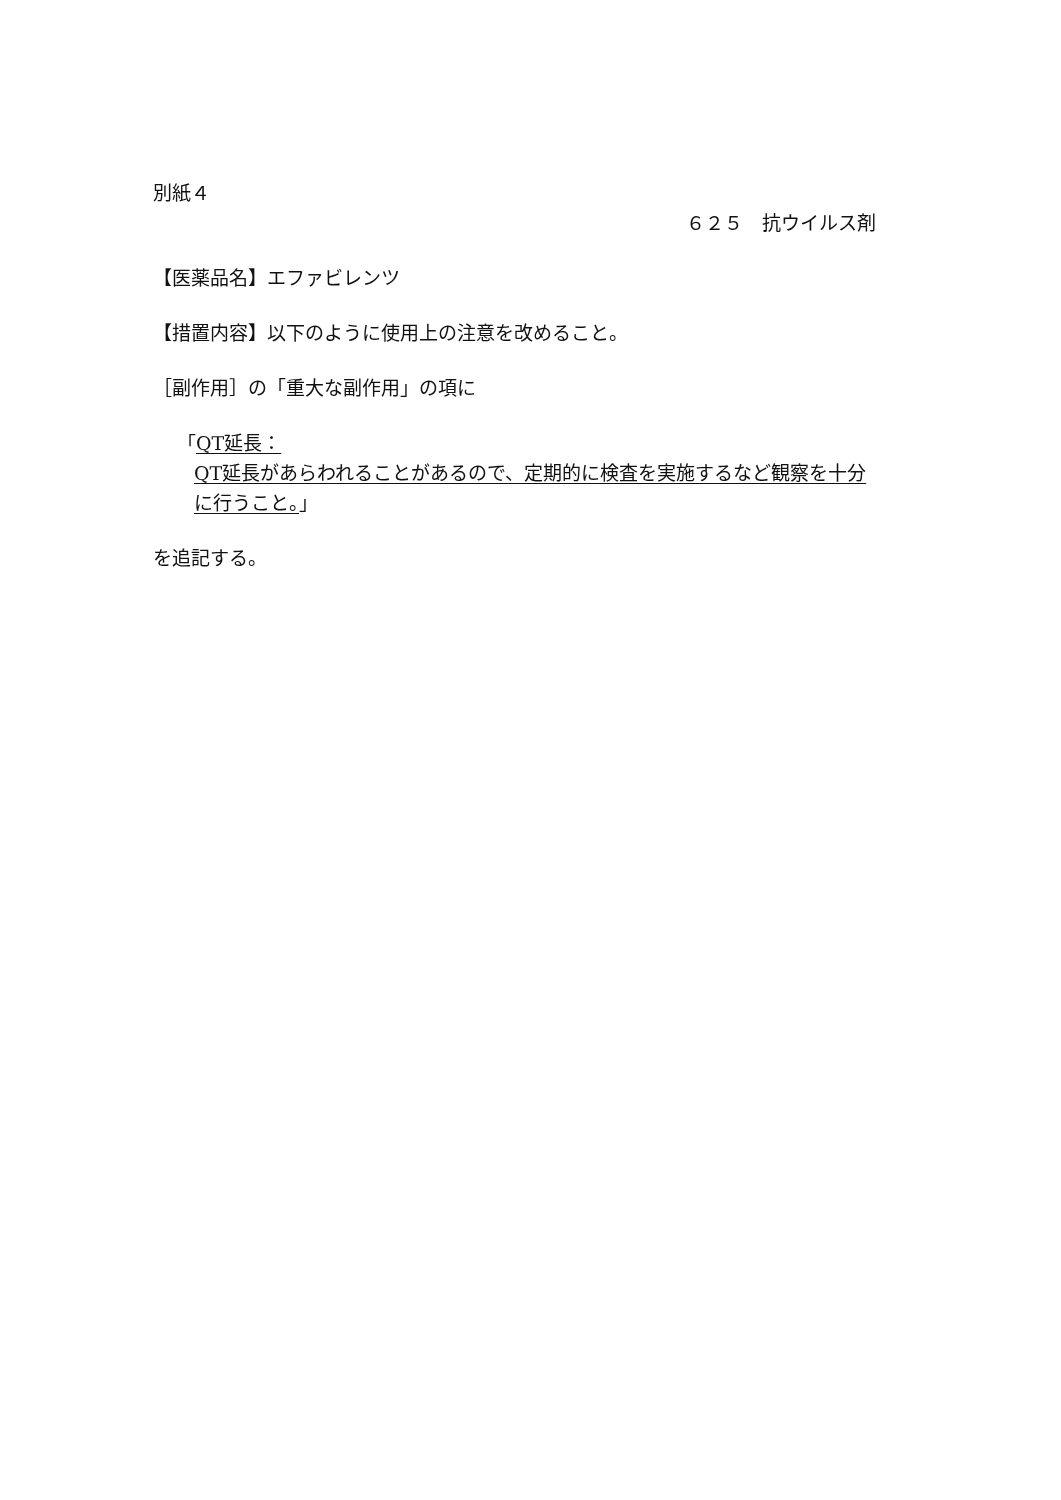別紙４
６２５　抗ウイルス剤
【医薬品名】エファビレンツ
【措置内容】以下のように使用上の注意を改めること。
［副作用］の「重大な副作用」の項に
「QT延長：
QT延長があらわれることがあるので、定期的に検査を実施するなど観察を十分に行うこと。」
を追記する。